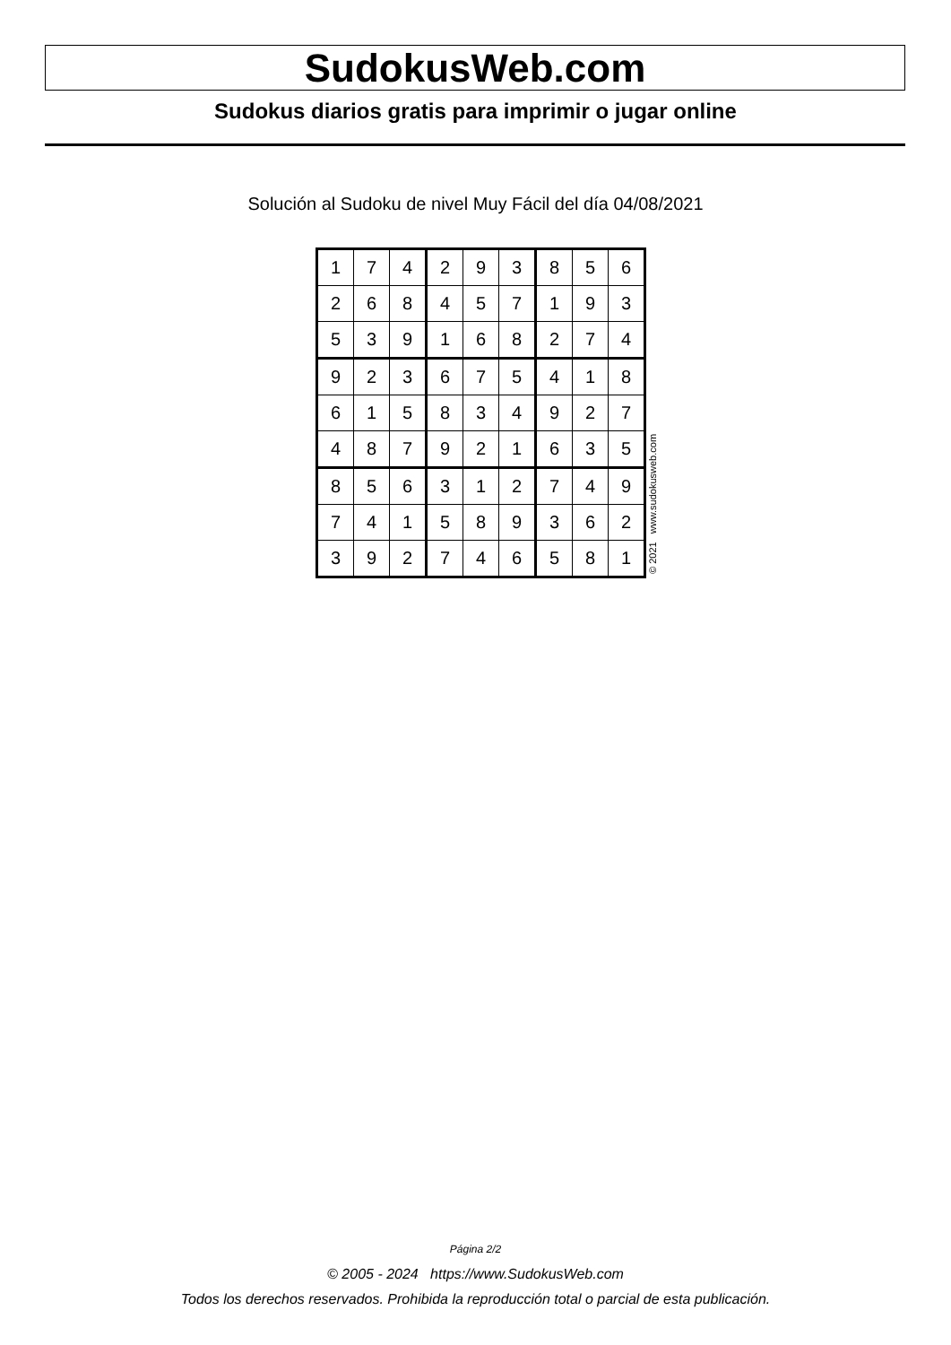SudokusWeb.com
Sudokus diarios gratis para imprimir o jugar online
Solución al Sudoku de nivel Muy Fácil del día 04/08/2021
| 1 | 7 | 4 | 2 | 9 | 3 | 8 | 5 | 6 |
| 2 | 6 | 8 | 4 | 5 | 7 | 1 | 9 | 3 |
| 5 | 3 | 9 | 1 | 6 | 8 | 2 | 7 | 4 |
| 9 | 2 | 3 | 6 | 7 | 5 | 4 | 1 | 8 |
| 6 | 1 | 5 | 8 | 3 | 4 | 9 | 2 | 7 |
| 4 | 8 | 7 | 9 | 2 | 1 | 6 | 3 | 5 |
| 8 | 5 | 6 | 3 | 1 | 2 | 7 | 4 | 9 |
| 7 | 4 | 1 | 5 | 8 | 9 | 3 | 6 | 2 |
| 3 | 9 | 2 | 7 | 4 | 6 | 5 | 8 | 1 |
© 2021 www.sudokusweb.com
Página 2/2
© 2005 - 2024 https://www.SudokusWeb.com
Todos los derechos reservados. Prohibida la reproducción total o parcial de esta publicación.